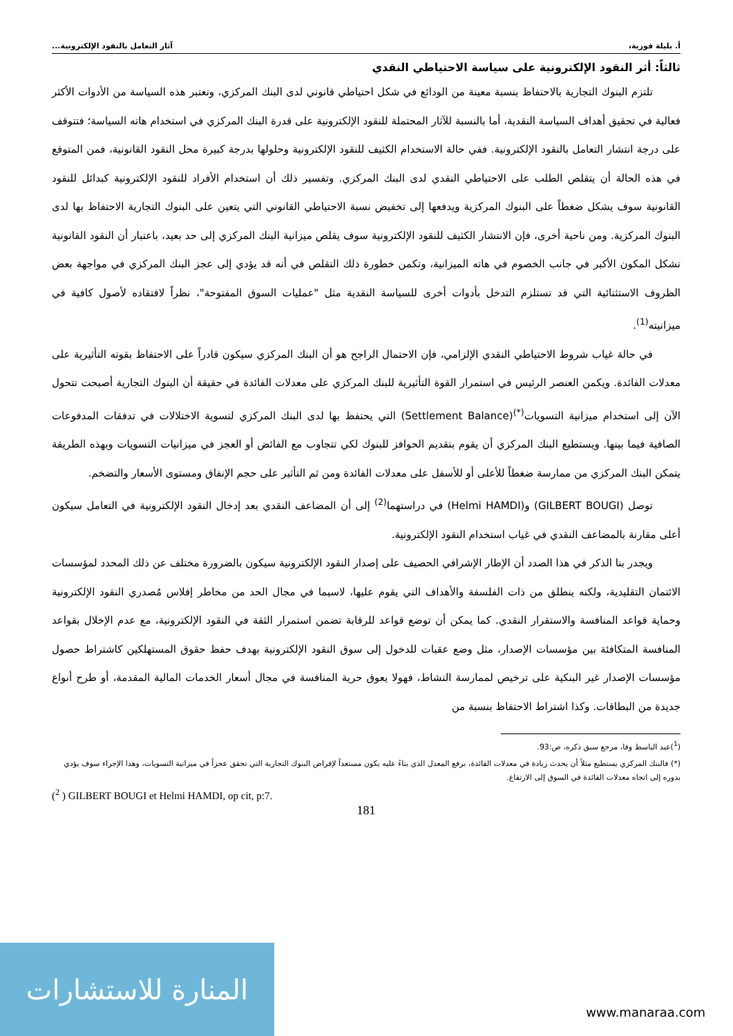أ. بليلة فوزية، آثار التعامل بالنقود الإلكترونية...
ثالثاً: أثر النقود الإلكترونية على سياسة الاحتياطي النقدي
تلتزم البنوك التجارية بالاحتفاظ بنسبة معينة من الودائع في شكل احتياطي قانوني لدى البنك المركزي، وتعتبر هذه السياسة من الأدوات الأكثر فعالية في تحقيق أهداف السياسة النقدية، أما بالنسبة للآثار المحتملة للنقود الإلكترونية على قدرة البنك المركزي في استخدام هاته السياسة؛ فتتوقف على درجة انتشار التعامل بالنقود الإلكترونية. ففي حالة الاستخدام الكثيف للنقود الإلكترونية وحلولها بدرجة كبيرة محل النقود القانونية، فمن المتوقع في هذه الحالة أن يتقلص الطلب على الاحتياطي النقدي لدى البنك المركزي. وتفسير ذلك أن استخدام الأفراد للنقود الإلكترونية كبدائل للنقود القانونية سوف يشكل ضغطاً على البنوك المركزية ويدفعها إلى تخفيض نسبة الاحتياطي القانوني التي يتعين على البنوك التجارية الاحتفاظ بها لدى البنوك المركزية. ومن ناحية أخرى، فإن الانتشار الكثيف للنقود الإلكترونية سوف يقلص ميزانية البنك المركزي إلى حد بعيد، باعتبار أن النقود القانونية تشكل المكون الأكبر في جانب الخصوم في هاته الميزانية، وتكمن خطورة ذلك التقلص في أنه قد يؤدي إلى عجز البنك المركزي في مواجهة بعض الظروف الاستثنائية التي قد تستلزم التدخل بأدوات أخرى للسياسة النقدية مثل "عمليات السوق المفتوحة"، نظراً لافتقاده لأصول كافية في ميزانيته<sup>(1)</sup>.
في حالة غياب شروط الاحتياطي النقدي الإلزامي، فإن الاحتمال الراجح هو أن البنك المركزي سيكون قادراً على الاحتفاظ بقوته التأثيرية على معدلات الفائدة. ويكمن العنصر الرئيس في استمرار القوة التأثيرية للبنك المركزي على معدلات الفائدة في حقيقة أن البنوك التجارية أصبحت تتحول الآن إلى استخدام ميزانية التسويات<sup>(*)</sup>(Settlement Balance) التي يحتفظ بها لدى البنك المركزي لتسوية الاختلالات في تدفقات المدفوعات الصافية فيما بينها. ويستطيع البنك المركزي أن يقوم بتقديم الحوافز للبنوك لكي تتجاوب مع الفائض أو العجز في ميزانيات التسويات وبهذه الطريقة يتمكن البنك المركزي من ممارسة ضغطاً للأعلى أو للأسفل على معدلات الفائدة ومن ثم التأثير على حجم الإنفاق ومستوى الأسعار والتضخم.
توصل (GILBERT BOUGI) و(Helmi HAMDI) في دراستهما<sup>(2)</sup> إلى أن المضاعف النقدي بعد إدخال النقود الإلكترونية في التعامل سيكون أعلى مقارنة بالمضاعف النقدي في غياب استخدام النقود الإلكترونية.
ويجدر بنا الذكر في هذا الصدد أن الإطار الإشرافي الحصيف على إصدار النقود الإلكترونية سيكون بالضرورة مختلف عن ذلك المحدد لمؤسسات الائتمان التقليدية، ولكنه ينطلق من ذات الفلسفة والأهداف التي يقوم عليها، لاسيما في مجال الحد من مخاطر إفلاس مُصدري النقود الإلكترونية وحماية قواعد المنافسة والاستقرار النقدي. كما يمكن أن توضع قواعد للرقابة تضمن استمرار الثقة في النقود الإلكترونية، مع عدم الإخلال بقواعد المنافسة المتكافئة بين مؤسسات الإصدار، مثل وضع عقبات للدخول إلى سوق النقود الإلكترونية بهدف حفظ حقوق المستهلكين كاشتراط حصول مؤسسات الإصدار غير البنكية على ترخيص لممارسة النشاط، فهولا يعوق حرية المنافسة في مجال أسعار الخدمات المالية المقدمة، أو طرح أنواع جديدة من البطاقات. وكذا اشتراط الاحتفاظ بنسبة من
(<sup>1</sup>)عبد الباسط وفا، مرجع سبق ذكره، ص:93.
(*) فالبنك المركزي يستطيع مثلاً أن يحدث زيادة في معدلات الفائدة، برفع المعدل الذي بناءً عليه يكون مستعداً لإقراض البنوك التجارية التي تحقق عجزاً في ميزانية التسويات، وهذا الإجراء سوف يؤدي بدوره إلى اتجاه معدلات الفائدة في السوق إلى الارتفاع.
(<sup>2</sup> ) GILBERT BOUGI et Helmi HAMDI, op cit, p:7.
181
المنارة للاستشارات
www.manaraa.com